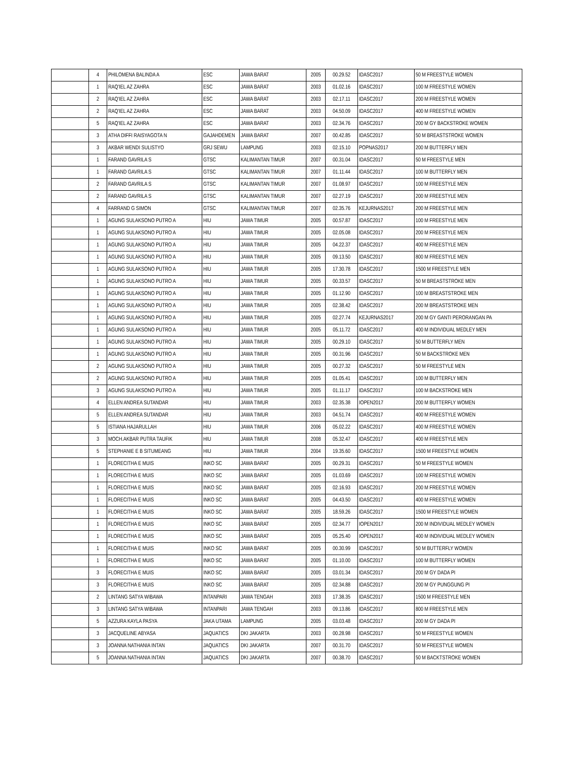| | 4 | PHILOMENA BALINDA A | ESC | JAWA BARAT | 2005 | 00.29.52 | IDASC2017 | 50 M FREESTYLE WOMEN |
| | 1 | RAQ'IEL AZ ZAHRA | ESC | JAWA BARAT | 2003 | 01.02.16 | IDASC2017 | 100 M FREESTYLE WOMEN |
| | 2 | RAQ'IEL AZ ZAHRA | ESC | JAWA BARAT | 2003 | 02.17.11 | IDASC2017 | 200 M FREESTYLE WOMEN |
| | 2 | RAQ'IEL AZ ZAHRA | ESC | JAWA BARAT | 2003 | 04.50.09 | IDASC2017 | 400 M FREESTYLE WOMEN |
| | 5 | RAQ'IEL AZ ZAHRA | ESC | JAWA BARAT | 2003 | 02.34.76 | IDASC2017 | 200 M GY BACKSTROKE WOMEN |
| | 3 | ATHA DIFFI RAISYAGOTA N | GAJAHDEMEN | JAWA BARAT | 2007 | 00.42.85 | IDASC2017 | 50 M BREASTSTROKE WOMEN |
| | 3 | AKBAR WENDI SULISTYO | GRJ SEWU | LAMPUNG | 2003 | 02.15.10 | POPNAS2017 | 200 M BUTTERFLY MEN |
| | 1 | FARAND GAVRILA S | GTSC | KALIMANTAN TIMUR | 2007 | 00.31.04 | IDASC2017 | 50 M FREESTYLE MEN |
| | 1 | FARAND GAVRILA S | GTSC | KALIMANTAN TIMUR | 2007 | 01.11.44 | IDASC2017 | 100 M BUTTERFLY MEN |
| | 2 | FARAND GAVRILA S | GTSC | KALIMANTAN TIMUR | 2007 | 01.08.97 | IDASC2017 | 100 M FREESTYLE MEN |
| | 2 | FARAND GAVRILA S | GTSC | KALIMANTAN TIMUR | 2007 | 02.27.19 | IDASC2017 | 200 M FREESTYLE MEN |
| | 4 | FARRAND G SIMON | GTSC | KALIMANTAN TIMUR | 2007 | 02.35.76 | KEJURNAS2017 | 200 M FREESTYLE MEN |
| | 1 | AGUNG SULAKSONO PUTRO A | HIU | JAWA TIMUR | 2005 | 00.57.87 | IDASC2017 | 100 M FREESTYLE MEN |
| | 1 | AGUNG SULAKSONO PUTRO A | HIU | JAWA TIMUR | 2005 | 02.05.08 | IDASC2017 | 200 M FREESTYLE MEN |
| | 1 | AGUNG SULAKSONO PUTRO A | HIU | JAWA TIMUR | 2005 | 04.22.37 | IDASC2017 | 400 M FREESTYLE MEN |
| | 1 | AGUNG SULAKSONO PUTRO A | HIU | JAWA TIMUR | 2005 | 09.13.50 | IDASC2017 | 800 M FREESTYLE MEN |
| | 1 | AGUNG SULAKSONO PUTRO A | HIU | JAWA TIMUR | 2005 | 17.30.78 | IDASC2017 | 1500 M FREESTYLE MEN |
| | 1 | AGUNG SULAKSONO PUTRO A | HIU | JAWA TIMUR | 2005 | 00.33.57 | IDASC2017 | 50 M BREASTSTROKE MEN |
| | 1 | AGUNG SULAKSONO PUTRO A | HIU | JAWA TIMUR | 2005 | 01.12.90 | IDASC2017 | 100 M BREASTSTROKE MEN |
| | 1 | AGUNG SULAKSONO PUTRO A | HIU | JAWA TIMUR | 2005 | 02.38.42 | IDASC2017 | 200 M BREASTSTROKE MEN |
| | 1 | AGUNG SULAKSONO PUTRO A | HIU | JAWA TIMUR | 2005 | 02.27.74 | KEJURNAS2017 | 200 M GY GANTI PERORANGAN PA |
| | 1 | AGUNG SULAKSONO PUTRO A | HIU | JAWA TIMUR | 2005 | 05.11.72 | IDASC2017 | 400 M INDIVIDUAL MEDLEY MEN |
| | 1 | AGUNG SULAKSONO PUTRO A | HIU | JAWA TIMUR | 2005 | 00.29.10 | IDASC2017 | 50 M BUTTERFLY MEN |
| | 1 | AGUNG SULAKSONO PUTRO A | HIU | JAWA TIMUR | 2005 | 00.31.96 | IDASC2017 | 50 M BACKSTROKE MEN |
| | 2 | AGUNG SULAKSONO PUTRO A | HIU | JAWA TIMUR | 2005 | 00.27.32 | IDASC2017 | 50 M FREESTYLE MEN |
| | 2 | AGUNG SULAKSONO PUTRO A | HIU | JAWA TIMUR | 2005 | 01.05.41 | IDASC2017 | 100 M BUTTERFLY MEN |
| | 3 | AGUNG SULAKSONO PUTRO A | HIU | JAWA TIMUR | 2005 | 01.11.17 | IDASC2017 | 100 M BACKSTROKE MEN |
| | 4 | ELLEN ANDREA SUTANDAR | HIU | JAWA TIMUR | 2003 | 02.35.38 | IOPEN2017 | 200 M BUTTERFLY WOMEN |
| | 5 | ELLEN ANDREA SUTANDAR | HIU | JAWA TIMUR | 2003 | 04.51.74 | IDASC2017 | 400 M FREESTYLE WOMEN |
| | 5 | ISTIANA HAJARULLAH | HIU | JAWA TIMUR | 2006 | 05.02.22 | IDASC2017 | 400 M FREESTYLE WOMEN |
| | 3 | MOCH.AKBAR PUTRA TAUFIK | HIU | JAWA TIMUR | 2008 | 05.32.47 | IDASC2017 | 400 M FREESTYLE MEN |
| | 5 | STEPHANIE E B SITUMEANG | HIU | JAWA TIMUR | 2004 | 19.35.60 | IDASC2017 | 1500 M FREESTYLE WOMEN |
| | 1 | FLORECITHA E MUIS | INKO SC | JAWA BARAT | 2005 | 00.29.31 | IDASC2017 | 50 M FREESTYLE WOMEN |
| | 1 | FLORECITHA E MUIS | INKO SC | JAWA BARAT | 2005 | 01.03.69 | IDASC2017 | 100 M FREESTYLE WOMEN |
| | 1 | FLORECITHA E MUIS | INKO SC | JAWA BARAT | 2005 | 02.16.93 | IDASC2017 | 200 M FREESTYLE WOMEN |
| | 1 | FLORECITHA E MUIS | INKO SC | JAWA BARAT | 2005 | 04.43.50 | IDASC2017 | 400 M FREESTYLE WOMEN |
| | 1 | FLORECITHA E MUIS | INKO SC | JAWA BARAT | 2005 | 18.59.26 | IDASC2017 | 1500 M FREESTYLE WOMEN |
| | 1 | FLORECITHA E MUIS | INKO SC | JAWA BARAT | 2005 | 02.34.77 | IOPEN2017 | 200 M INDIVIDUAL MEDLEY WOMEN |
| | 1 | FLORECITHA E MUIS | INKO SC | JAWA BARAT | 2005 | 05.25.40 | IOPEN2017 | 400 M INDIVIDUAL MEDLEY WOMEN |
| | 1 | FLORECITHA E MUIS | INKO SC | JAWA BARAT | 2005 | 00.30.99 | IDASC2017 | 50 M BUTTERFLY WOMEN |
| | 1 | FLORECITHA E MUIS | INKO SC | JAWA BARAT | 2005 | 01.10.00 | IDASC2017 | 100 M BUTTERFLY WOMEN |
| | 3 | FLORECITHA E MUIS | INKO SC | JAWA BARAT | 2005 | 03.01.34 | IDASC2017 | 200 M GY DADA PI |
| | 3 | FLORECITHA E MUIS | INKO SC | JAWA BARAT | 2005 | 02.34.88 | IDASC2017 | 200 M GY PUNGGUNG PI |
| | 2 | LINTANG SATYA WIBAWA | INTANPARI | JAWA TENGAH | 2003 | 17.38.35 | IDASC2017 | 1500 M FREESTYLE MEN |
| | 3 | LINTANG SATYA WIBAWA | INTANPARI | JAWA TENGAH | 2003 | 09.13.86 | IDASC2017 | 800 M FREESTYLE MEN |
| | 5 | AZZURA KAYLA PASYA | JAKA UTAMA | LAMPUNG | 2005 | 03.03.48 | IDASC2017 | 200 M GY DADA PI |
| | 3 | JACQUELINE ABYASA | JAQUATICS | DKI JAKARTA | 2003 | 00.28.98 | IDASC2017 | 50 M FREESTYLE WOMEN |
| | 3 | JOANNA NATHANIA INTAN | JAQUATICS | DKI JAKARTA | 2007 | 00.31.70 | IDASC2017 | 50 M FREESTYLE WOMEN |
| | 5 | JOANNA NATHANIA INTAN | JAQUATICS | DKI JAKARTA | 2007 | 00.38.70 | IDASC2017 | 50 M BACKTSTROKE WOMEN |